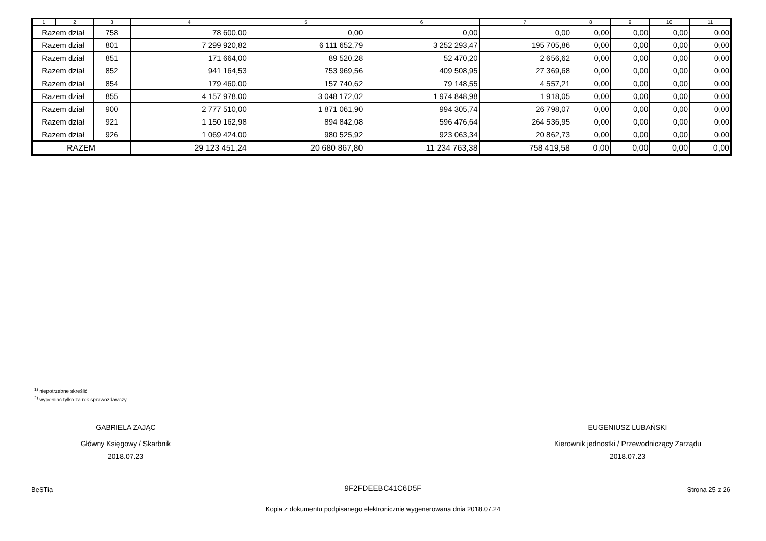| 1 | 2 | 3 | 4 | 5 | 6 | 7 | 8 | 9 | 10 | 11 |
| --- | --- | --- | --- | --- | --- | --- | --- | --- | --- | --- |
| Razem dział | | 758 | 78 600,00 | 0,00 | 0,00 | 0,00 | 0,00 | 0,00 | 0,00 | 0,00 |
| Razem dział | | 801 | 7 299 920,82 | 6 111 652,79 | 3 252 293,47 | 195 705,86 | 0,00 | 0,00 | 0,00 | 0,00 |
| Razem dział | | 851 | 171 664,00 | 89 520,28 | 52 470,20 | 2 656,62 | 0,00 | 0,00 | 0,00 | 0,00 |
| Razem dział | | 852 | 941 164,53 | 753 969,56 | 409 508,95 | 27 369,68 | 0,00 | 0,00 | 0,00 | 0,00 |
| Razem dział | | 854 | 179 460,00 | 157 740,62 | 79 148,55 | 4 557,21 | 0,00 | 0,00 | 0,00 | 0,00 |
| Razem dział | | 855 | 4 157 978,00 | 3 048 172,02 | 1 974 848,98 | 1 918,05 | 0,00 | 0,00 | 0,00 | 0,00 |
| Razem dział | | 900 | 2 777 510,00 | 1 871 061,90 | 994 305,74 | 26 798,07 | 0,00 | 0,00 | 0,00 | 0,00 |
| Razem dział | | 921 | 1 150 162,98 | 894 842,08 | 596 476,64 | 264 536,95 | 0,00 | 0,00 | 0,00 | 0,00 |
| Razem dział | | 926 | 1 069 424,00 | 980 525,92 | 923 063,34 | 20 862,73 | 0,00 | 0,00 | 0,00 | 0,00 |
| RAZEM | | | 29 123 451,24 | 20 680 867,80 | 11 234 763,38 | 758 419,58 | 0,00 | 0,00 | 0,00 | 0,00 |
<sup>1)</sup> niepotrzebne skreślić
<sup>2)</sup> wypełniać tylko za rok sprawozdawczy
GABRIELA ZAJĄC
Główny Księgowy / Skarbnik
2018.07.23
EUGENIUSZ LUBAŃSKI
Kierownik jednostki / Przewodniczący Zarządu
2018.07.23
BeSTia
9F2FDEEBC41C6D5F Strona 25 z 26
Kopia z dokumentu podpisanego elektronicznie wygenerowana dnia 2018.07.24